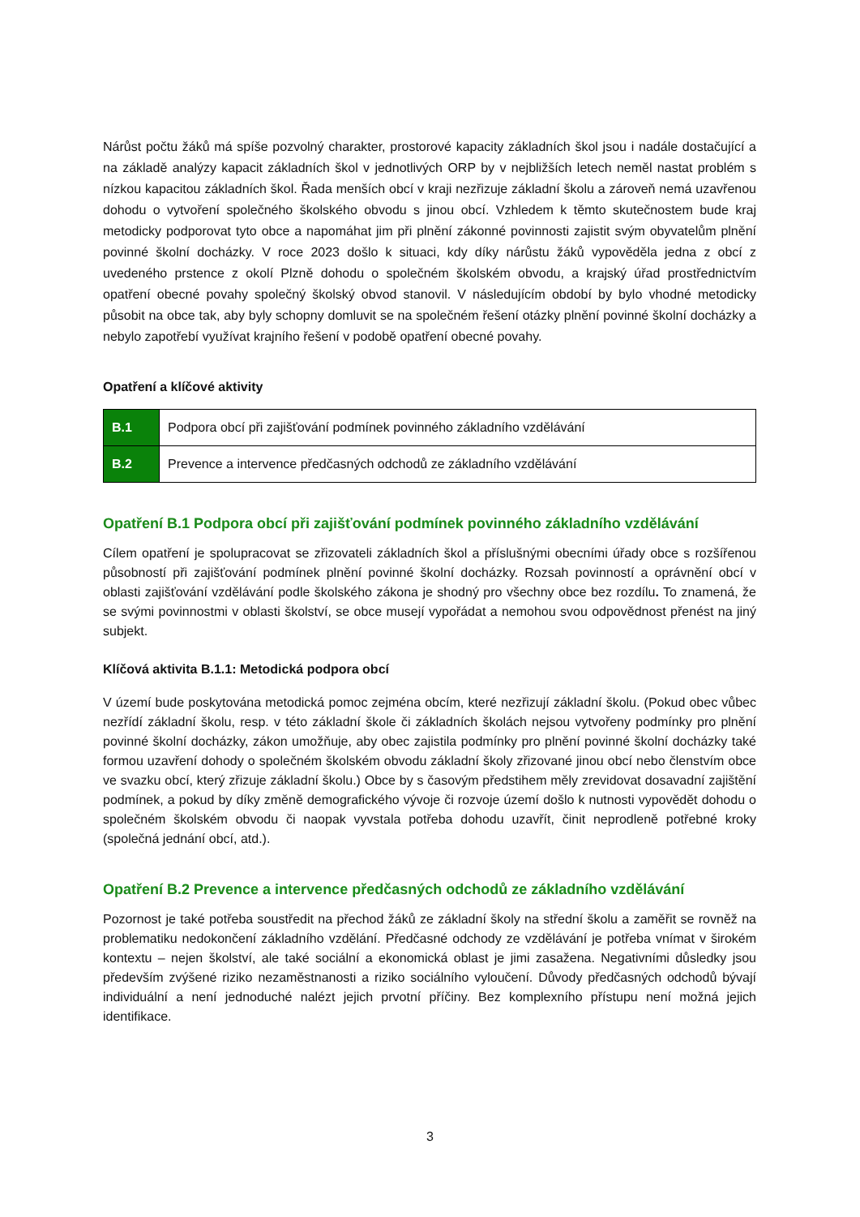Nárůst počtu žáků má spíše pozvolný charakter, prostorové kapacity základních škol jsou i nadále dostačující a na základě analýzy kapacit základních škol v jednotlivých ORP by v nejbližších letech neměl nastat problém s nízkou kapacitou základních škol. Řada menších obcí v kraji nezřizuje základní školu a zároveň nemá uzavřenou dohodu o vytvoření společného školského obvodu s jinou obcí. Vzhledem k těmto skutečnostem bude kraj metodicky podporovat tyto obce a napomáhat jim při plnění zákonné povinnosti zajistit svým obyvatelům plnění povinné školní docházky. V roce 2023 došlo k situaci, kdy díky nárůstu žáků vypověděla jedna z obcí z uvedeného prstence z okolí Plzně dohodu o společném školském obvodu, a krajský úřad prostřednictvím opatření obecné povahy společný školský obvod stanovil. V následujícím období by bylo vhodné metodicky působit na obce tak, aby byly schopny domluvit se na společném řešení otázky plnění povinné školní docházky a nebylo zapotřebí využívat krajního řešení v podobě opatření obecné povahy.
Opatření a klíčové aktivity
| B.1 | Podpora obcí při zajišťování podmínek povinného základního vzdělávání |
| B.2 | Prevence a intervence předčasných odchodů ze základního vzdělávání |
Opatření B.1 Podpora obcí při zajišťování podmínek povinného základního vzdělávání
Cílem opatření je spolupracovat se zřizovateli základních škol a příslušnými obecními úřady obce s rozšířenou působností při zajišťování podmínek plnění povinné školní docházky. Rozsah povinností a oprávnění obcí v oblasti zajišťování vzdělávání podle školského zákona je shodný pro všechny obce bez rozdílu. To znamená, že se svými povinnostmi v oblasti školství, se obce musejí vypořádat a nemohou svou odpovědnost přenést na jiný subjekt.
Klíčová aktivita B.1.1: Metodická podpora obcí
V území bude poskytována metodická pomoc zejména obcím, které nezřizují základní školu. (Pokud obec vůbec nezřídí základní školu, resp. v této základní škole či základních školách nejsou vytvořeny podmínky pro plnění povinné školní docházky, zákon umožňuje, aby obec zajistila podmínky pro plnění povinné školní docházky také formou uzavření dohody o společném školském obvodu základní školy zřizované jinou obcí nebo členstvím obce ve svazku obcí, který zřizuje základní školu.) Obce by s časovým předstihem měly zrevidovat dosavadní zajištění podmínek, a pokud by díky změně demografického vývoje či rozvoje území došlo k nutnosti vypovědět dohodu o společném školském obvodu či naopak vyvstala potřeba dohodu uzavřít, činit neprodleně potřebné kroky (společná jednání obcí, atd.).
Opatření B.2 Prevence a intervence předčasných odchodů ze základního vzdělávání
Pozornost je také potřeba soustředit na přechod žáků ze základní školy na střední školu a zaměřit se rovněž na problematiku nedokončení základního vzdělání. Předčasné odchody ze vzdělávání je potřeba vnímat v širokém kontextu – nejen školství, ale také sociální a ekonomická oblast je jimi zasažena. Negativními důsledky jsou především zvýšené riziko nezaměstnanosti a riziko sociálního vyloučení. Důvody předčasných odchodů bývají individuální a není jednoduché nalézt jejich prvotní příčiny. Bez komplexního přístupu není možná jejich identifikace.
3